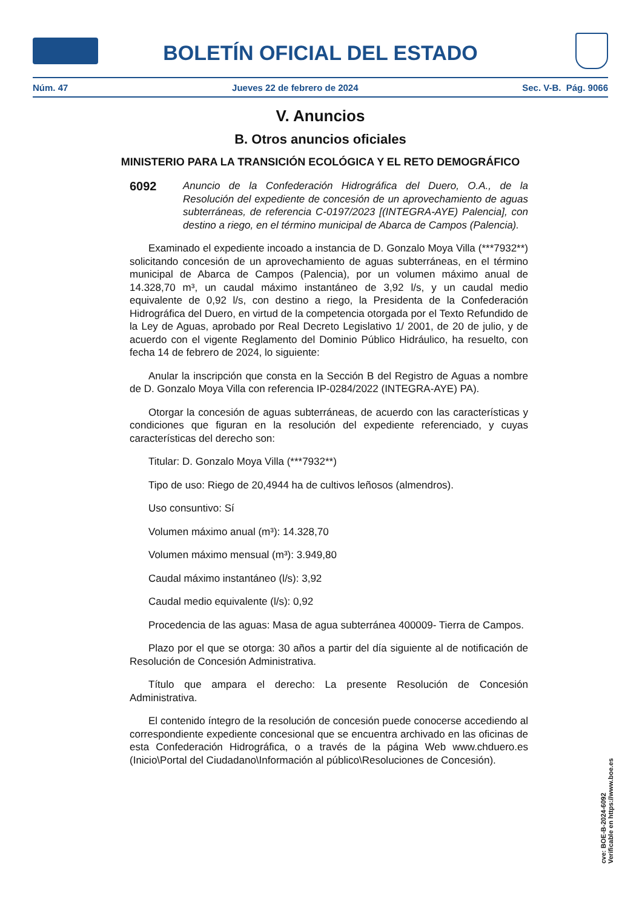BOLETÍN OFICIAL DEL ESTADO
Núm. 47 Jueves 22 de febrero de 2024 Sec. V-B. Pág. 9066
V. Anuncios
B. Otros anuncios oficiales
MINISTERIO PARA LA TRANSICIÓN ECOLÓGICA Y EL RETO DEMOGRÁFICO
6092
Anuncio de la Confederación Hidrográfica del Duero, O.A., de la Resolución del expediente de concesión de un aprovechamiento de aguas subterráneas, de referencia C-0197/2023 [(INTEGRA-AYE) Palencia], con destino a riego, en el término municipal de Abarca de Campos (Palencia).
Examinado el expediente incoado a instancia de D. Gonzalo Moya Villa (***7932**) solicitando concesión de un aprovechamiento de aguas subterráneas, en el término municipal de Abarca de Campos (Palencia), por un volumen máximo anual de 14.328,70 m³, un caudal máximo instantáneo de 3,92 l/s, y un caudal medio equivalente de 0,92 l/s, con destino a riego, la Presidenta de la Confederación Hidrográfica del Duero, en virtud de la competencia otorgada por el Texto Refundido de la Ley de Aguas, aprobado por Real Decreto Legislativo 1/ 2001, de 20 de julio, y de acuerdo con el vigente Reglamento del Dominio Público Hidráulico, ha resuelto, con fecha 14 de febrero de 2024, lo siguiente:
Anular la inscripción que consta en la Sección B del Registro de Aguas a nombre de D. Gonzalo Moya Villa con referencia IP-0284/2022 (INTEGRA-AYE) PA).
Otorgar la concesión de aguas subterráneas, de acuerdo con las características y condiciones que figuran en la resolución del expediente referenciado, y cuyas características del derecho son:
Titular: D. Gonzalo Moya Villa (***7932**)
Tipo de uso: Riego de 20,4944 ha de cultivos leñosos (almendros).
Uso consuntivo: Sí
Volumen máximo anual (m³): 14.328,70
Volumen máximo mensual (m³): 3.949,80
Caudal máximo instantáneo (l/s): 3,92
Caudal medio equivalente (l/s): 0,92
Procedencia de las aguas: Masa de agua subterránea 400009- Tierra de Campos.
Plazo por el que se otorga: 30 años a partir del día siguiente al de notificación de Resolución de Concesión Administrativa.
Título que ampara el derecho: La presente Resolución de Concesión Administrativa.
El contenido íntegro de la resolución de concesión puede conocerse accediendo al correspondiente expediente concesional que se encuentra archivado en las oficinas de esta Confederación Hidrográfica, o a través de la página Web www.chduero.es (Inicio\Portal del Ciudadano\Información al público\Resoluciones de Concesión).
cve: BOE-B-2024-6092
Verificable en https://www.boe.es